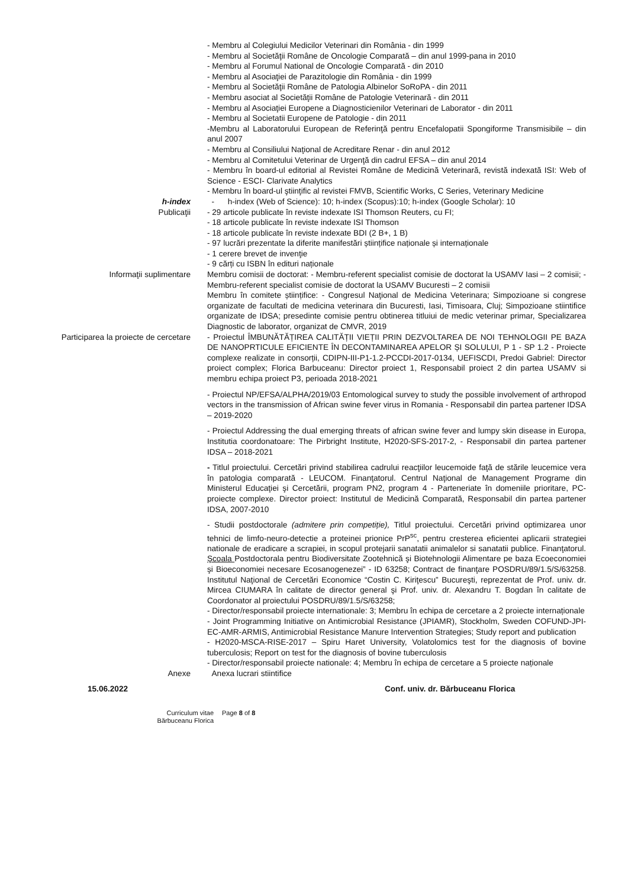- Membru al Colegiului Medicilor Veterinari din România - din 1999
- Membru al Societăţii Române de Oncologie Comparată – din anul 1999-pana in 2010
- Membru al Forumul National de Oncologie Comparată - din 2010
- Membru al Asociaţiei de Parazitologie din România - din 1999
- Membru al Societăţii Române de Patologia Albinelor SoRoPA - din 2011
- Membru asociat al Societăţii Române de Patologie Veterinară - din 2011
- Membru al Asociaţiei Europene a Diagnosticienilor Veterinari de Laborator - din 2011
- Membru al Societatii Europene de Patologie - din 2011
-Membru al Laboratorului European de Referinţă pentru Encefalopatii Spongiforme Transmisibile – din anul 2007
- Membru al Consiliului Naţional de Acreditare Renar - din anul 2012
- Membru al Comitetului Veterinar de Urgenţă din cadrul EFSA – din anul 2014
- Membru în board-ul editorial al Revistei Române de Medicină Veterinară, revistă indexată ISI: Web of Science - ESCI- Clarivate Analytics
- Membru în board-ul ştiinţific al revistei FMVB, Scientific Works, C Series, Veterinary Medicine
h-index - h-index (Web of Science): 10; h-index (Scopus):10; h-index (Google Scholar): 10
Publicaţii - 29 articole publicate în reviste indexate ISI Thomson Reuters, cu FI;
- 18 articole publicate în reviste indexate ISI Thomson
- 18 articole publicate în reviste indexate BDI (2 B+, 1 B)
- 97 lucrări prezentate la diferite manifestări științifice naționale și internaționale
- 1 cerere brevet de invenţie
- 9 cărți cu ISBN în edituri naționale
Informaţii suplimentare Membru comisii de doctorat: - Membru-referent specialist comisie de doctorat la USAMV Iasi – 2 comisii; - Membru-referent specialist comisie de doctorat la USAMV Bucuresti – 2 comisii
Membru în comitete științifice: - Congresul Naţional de Medicina Veterinara; Simpozioane si congrese organizate de facultati de medicina veterinara din Bucuresti, Iasi, Timisoara, Cluj; Simpozioane stiintifice organizate de IDSA; presedinte comisie pentru obtinerea titluiui de medic veterinar primar, Specializarea Diagnostic de laborator, organizat de CMVR, 2019
Participarea la proiecte de cercetare - Proiectul ÎMBUNĂTĂȚIREA CALITĂȚII VIEȚII PRIN DEZVOLTAREA DE NOI TEHNOLOGII PE BAZA DE NANOPRTICULE EFICIENTE ÎN DECONTAMINAREA APELOR ȘI SOLULUI, P 1 - SP 1.2 - Proiecte complexe realizate in consorții, CDIPN-III-P1-1.2-PCCDI-2017-0134, UEFISCDI, Predoi Gabriel: Director proiect complex; Florica Barbuceanu: Director proiect 1, Responsabil proiect 2 din partea USAMV si membru echipa proiect P3, perioada 2018-2021
- Proiectul NP/EFSA/ALPHA/2019/03 Entomological survey to study the possible involvement of arthropod vectors in the transmission of African swine fever virus in Romania - Responsabil din partea partener IDSA – 2019-2020
- Proiectul Addressing the dual emerging threats of african swine fever and lumpy skin disease in Europa, Institutia coordonatoare: The Pirbright Institute, H2020-SFS-2017-2, - Responsabil din partea partener IDSA – 2018-2021
- Titlul proiectului. Cercetări privind stabilirea cadrului reacţiilor leucemoide faţă de stările leucemice vera în patologia comparată - LEUCOM. Finanţatorul. Centrul Naţional de Management Programe din Ministerul Educaţiei şi Cercetării, program PN2, program 4 - Parteneriate în domeniile prioritare, PC-proiecte complexe. Director proiect: Institutul de Medicină Comparată, Responsabil din partea partener IDSA, 2007-2010
- Studii postdoctorale (admitere prin competiție), Titlul proiectului. Cercetări privind optimizarea unor tehnici de limfo-neuro-detectie a proteinei prionice PrP<sup>sc</sup>, pentru cresterea eficientei aplicarii strategiei nationale de eradicare a scrapiei, in scopul protejarii sanatatii animalelor si sanatatii publice. Finanţatorul. Şcoala Postdoctorala pentru Biodiversitate Zootehnică şi Biotehnologii Alimentare pe baza Ecoeconomiei şi Bioeconomiei necesare Ecosanogenezei” - ID 63258; Contract de finanţare POSDRU/89/1.5/S/63258. Institutul Naţional de Cercetări Economice “Costin C. Kiriţescu” Bucureşti, reprezentat de Prof. univ. dr. Mircea CIUMARA în calitate de director general şi Prof. univ. dr. Alexandru T. Bogdan în calitate de Coordonator al proiectului POSDRU/89/1.5/S/63258;
- Director/responsabil proiecte internationale: 3; Membru în echipa de cercetare a 2 proiecte internaționale
- Joint Programming Initiative on Antimicrobial Resistance (JPIAMR), Stockholm, Sweden COFUND-JPI-EC-AMR-ARMIS, Antimicrobial Resistance Manure Intervention Strategies; Study report and publication
- H2020-MSCA-RISE-2017 – Spiru Haret University, Volatolomics test for the diagnosis of bovine tuberculosis; Report on test for the diagnosis of bovine tuberculosis
- Director/responsabil proiecte nationale: 4; Membru în echipa de cercetare a 5 proiecte naționale
Anexe Anexa lucrari stiintifice
15.06.2022 Conf. univ. dr. Bărbuceanu Florica
Curriculum vitae
Bărbuceanu Florica
Page 8 of 8